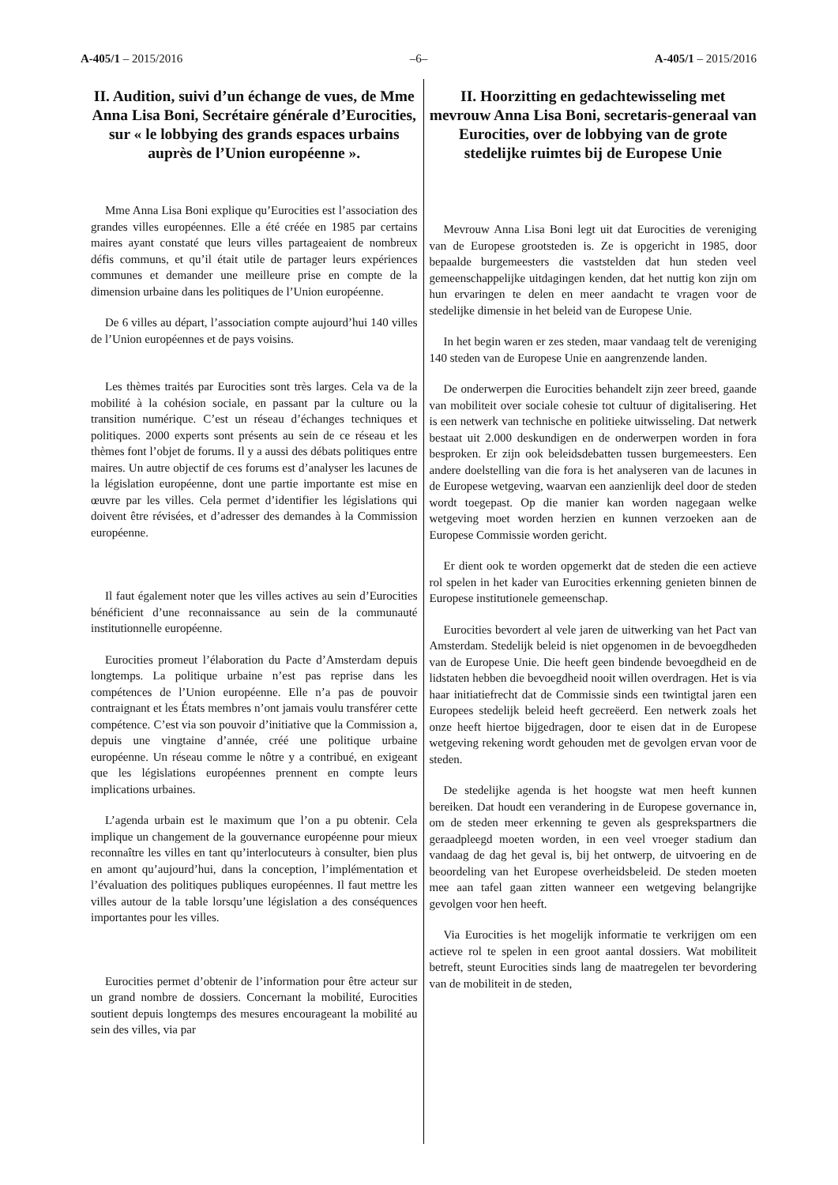A-405/1 – 2015/2016 –6– A-405/1 – 2015/2016
II. Audition, suivi d’un échange de vues, de Mme Anna Lisa Boni, Secrétaire générale d’Eurocities, sur « le lobbying des grands espaces urbains auprès de l’Union européenne ».
Mme Anna Lisa Boni explique qu’Eurocities est l’association des grandes villes européennes. Elle a été créée en 1985 par certains maires ayant constaté que leurs villes partageaient de nombreux défis communs, et qu’il était utile de partager leurs expériences communes et demander une meilleure prise en compte de la dimension urbaine dans les politiques de l’Union européenne.
De 6 villes au départ, l’association compte aujourd’hui 140 villes de l’Union européennes et de pays voisins.
Les thèmes traités par Eurocities sont très larges. Cela va de la mobilité à la cohésion sociale, en passant par la culture ou la transition numérique. C’est un réseau d’échanges techniques et politiques. 2000 experts sont présents au sein de ce réseau et les thèmes font l’objet de forums. Il y a aussi des débats politiques entre maires. Un autre objectif de ces forums est d’analyser les lacunes de la législation européenne, dont une partie importante est mise en œuvre par les villes. Cela permet d’identifier les législations qui doivent être révisées, et d’adresser des demandes à la Commission européenne.
Il faut également noter que les villes actives au sein d’Eurocities bénéficient d’une reconnaissance au sein de la communauté institutionnelle européenne.
Eurocities promeut l’élaboration du Pacte d’Amsterdam depuis longtemps. La politique urbaine n’est pas reprise dans les compétences de l’Union européenne. Elle n’a pas de pouvoir contraignant et les États membres n’ont jamais voulu transférer cette compétence. C’est via son pouvoir d’initiative que la Commission a, depuis une vingtaine d’année, créé une politique urbaine européenne. Un réseau comme le nôtre y a contribué, en exigeant que les législations européennes prennent en compte leurs implications urbaines.
L’agenda urbain est le maximum que l’on a pu obtenir. Cela implique un changement de la gouvernance européenne pour mieux reconnaître les villes en tant qu’interlocuteurs à consulter, bien plus en amont qu’aujourd’hui, dans la conception, l’implémentation et l’évaluation des politiques publiques européennes. Il faut mettre les villes autour de la table lorsqu’une législation a des conséquences importantes pour les villes.
Eurocities permet d’obtenir de l’information pour être acteur sur un grand nombre de dossiers. Concernant la mobilité, Eurocities soutient depuis longtemps des mesures encourageant la mobilité au sein des villes, via par
II. Hoorzitting en gedachtewisseling met mevrouw Anna Lisa Boni, secretaris-generaal van Eurocities, over de lobbying van de grote stedelijke ruimtes bij de Europese Unie
Mevrouw Anna Lisa Boni legt uit dat Eurocities de vereniging van de Europese grootsteden is. Ze is opgericht in 1985, door bepaalde burgemeesters die vaststelden dat hun steden veel gemeenschappelijke uitdagingen kenden, dat het nuttig kon zijn om hun ervaringen te delen en meer aandacht te vragen voor de stedelijke dimensie in het beleid van de Europese Unie.
In het begin waren er zes steden, maar vandaag telt de vereniging 140 steden van de Europese Unie en aangrenzende landen.
De onderwerpen die Eurocities behandelt zijn zeer breed, gaande van mobiliteit over sociale cohesie tot cultuur of digitalisering. Het is een netwerk van technische en politieke uitwisseling. Dat netwerk bestaat uit 2.000 deskundigen en de onderwerpen worden in fora besproken. Er zijn ook beleidsdebatten tussen burgemeesters. Een andere doelstelling van die fora is het analyseren van de lacunes in de Europese wetgeving, waarvan een aanzienlijk deel door de steden wordt toegepast. Op die manier kan worden nagegaan welke wetgeving moet worden herzien en kunnen verzoeken aan de Europese Commissie worden gericht.
Er dient ook te worden opgemerkt dat de steden die een actieve rol spelen in het kader van Eurocities erkenning genieten binnen de Europese institutionele gemeenschap.
Eurocities bevordert al vele jaren de uitwerking van het Pact van Amsterdam. Stedelijk beleid is niet opgenomen in de bevoegdheden van de Europese Unie. Die heeft geen bindende bevoegdheid en de lidstaten hebben die bevoegdheid nooit willen overdragen. Het is via haar initiatiefrecht dat de Commissie sinds een twintigtal jaren een Europees stedelijk beleid heeft gecreëerd. Een netwerk zoals het onze heeft hiertoe bijgedragen, door te eisen dat in de Europese wetgeving rekening wordt gehouden met de gevolgen ervan voor de steden.
De stedelijke agenda is het hoogste wat men heeft kunnen bereiken. Dat houdt een verandering in de Europese governance in, om de steden meer erkenning te geven als gesprekspartners die geraadpleegd moeten worden, in een veel vroeger stadium dan vandaag de dag het geval is, bij het ontwerp, de uitvoering en de beoordeling van het Europese overheidsbeleid. De steden moeten mee aan tafel gaan zitten wanneer een wetgeving belangrijke gevolgen voor hen heeft.
Via Eurocities is het mogelijk informatie te verkrijgen om een actieve rol te spelen in een groot aantal dossiers. Wat mobiliteit betreft, steunt Eurocities sinds lang de maatregelen ter bevordering van de mobiliteit in de steden,